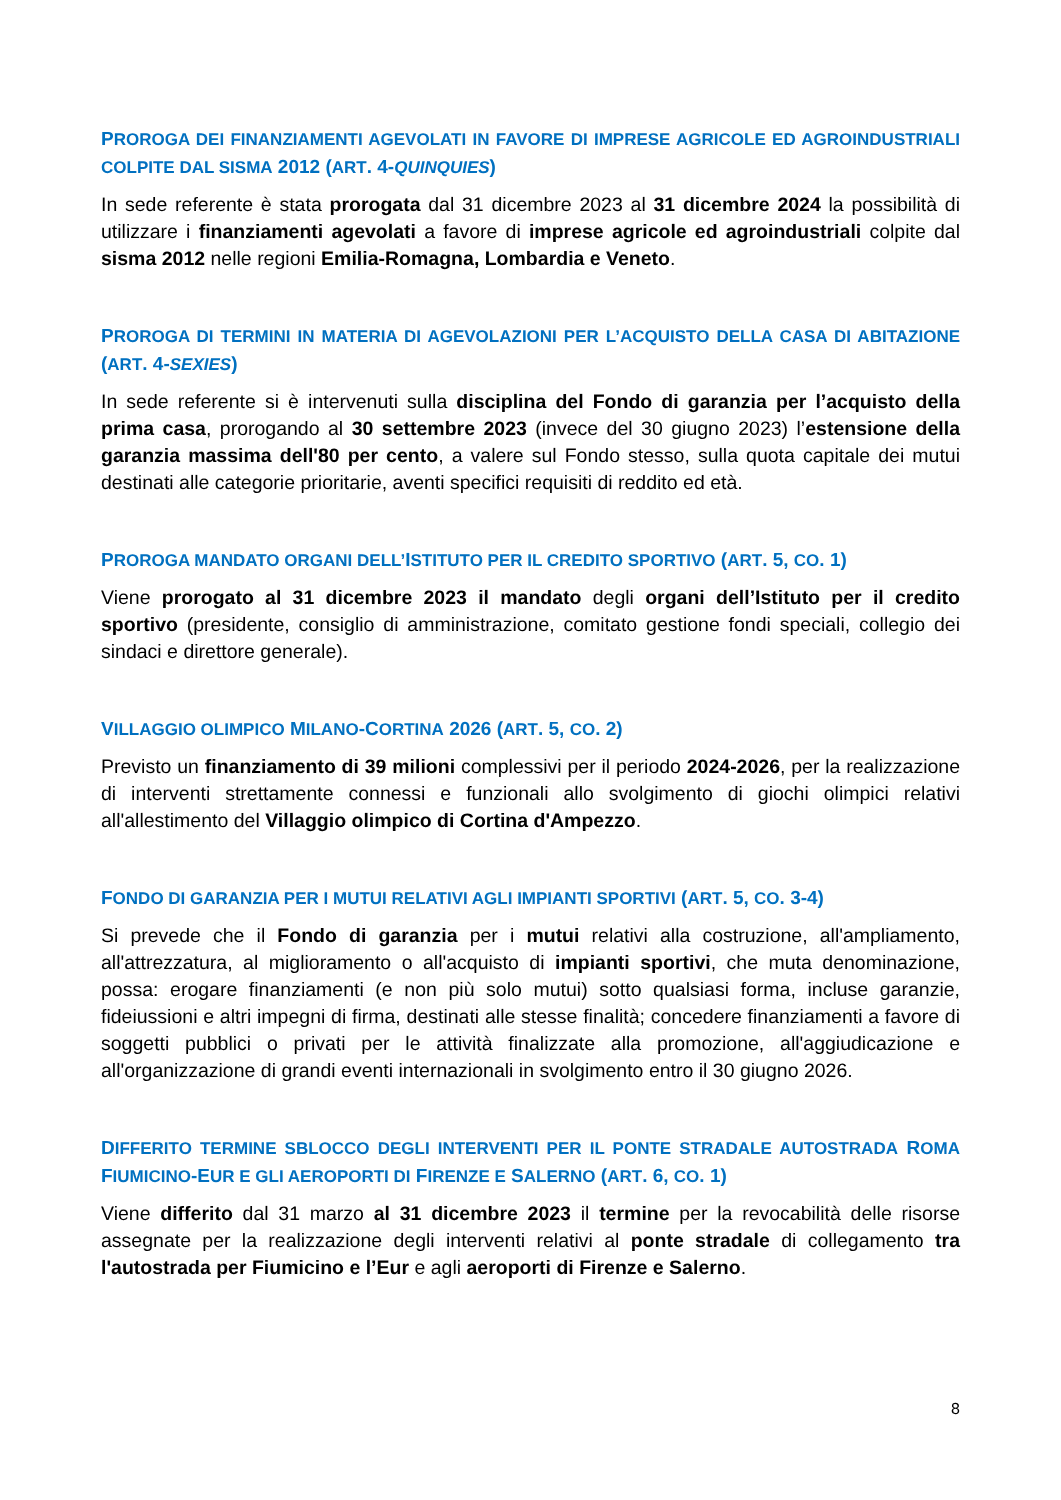PROROGA DEI FINANZIAMENTI AGEVOLATI IN FAVORE DI IMPRESE AGRICOLE ED AGROINDUSTRIALI COLPITE DAL SISMA 2012 (ART. 4-QUINQUIES)
In sede referente è stata prorogata dal 31 dicembre 2023 al 31 dicembre 2024 la possibilità di utilizzare i finanziamenti agevolati a favore di imprese agricole ed agroindustriali colpite dal sisma 2012 nelle regioni Emilia-Romagna, Lombardia e Veneto.
PROROGA DI TERMINI IN MATERIA DI AGEVOLAZIONI PER L’ACQUISTO DELLA CASA DI ABITAZIONE (ART. 4-SEXIES)
In sede referente si è intervenuti sulla disciplina del Fondo di garanzia per l’acquisto della prima casa, prorogando al 30 settembre 2023 (invece del 30 giugno 2023) l’estensione della garanzia massima dell'80 per cento, a valere sul Fondo stesso, sulla quota capitale dei mutui destinati alle categorie prioritarie, aventi specifici requisiti di reddito ed età.
PROROGA MANDATO ORGANI DELL’ISTITUTO PER IL CREDITO SPORTIVO (ART. 5, CO. 1)
Viene prorogato al 31 dicembre 2023 il mandato degli organi dell’Istituto per il credito sportivo (presidente, consiglio di amministrazione, comitato gestione fondi speciali, collegio dei sindaci e direttore generale).
VILLAGGIO OLIMPICO MILANO-CORTINA 2026 (ART. 5, CO. 2)
Previsto un finanziamento di 39 milioni complessivi per il periodo 2024-2026, per la realizzazione di interventi strettamente connessi e funzionali allo svolgimento di giochi olimpici relativi all'allestimento del Villaggio olimpico di Cortina d'Ampezzo.
FONDO DI GARANZIA PER I MUTUI RELATIVI AGLI IMPIANTI SPORTIVI (ART. 5, CO. 3-4)
Si prevede che il Fondo di garanzia per i mutui relativi alla costruzione, all'ampliamento, all'attrezzatura, al miglioramento o all'acquisto di impianti sportivi, che muta denominazione, possa: erogare finanziamenti (e non più solo mutui) sotto qualsiasi forma, incluse garanzie, fideiussioni e altri impegni di firma, destinati alle stesse finalità; concedere finanziamenti a favore di soggetti pubblici o privati per le attività finalizzate alla promozione, all'aggiudicazione e all'organizzazione di grandi eventi internazionali in svolgimento entro il 30 giugno 2026.
DIFFERITO TERMINE SBLOCCO DEGLI INTERVENTI PER IL PONTE STRADALE AUTOSTRADA ROMA FIUMICINO-EUR E GLI AEROPORTI DI FIRENZE E SALERNO (ART. 6, CO. 1)
Viene differito dal 31 marzo al 31 dicembre 2023 il termine per la revocabilità delle risorse assegnate per la realizzazione degli interventi relativi al ponte stradale di collegamento tra l'autostrada per Fiumicino e l’Eur e agli aeroporti di Firenze e Salerno.
8